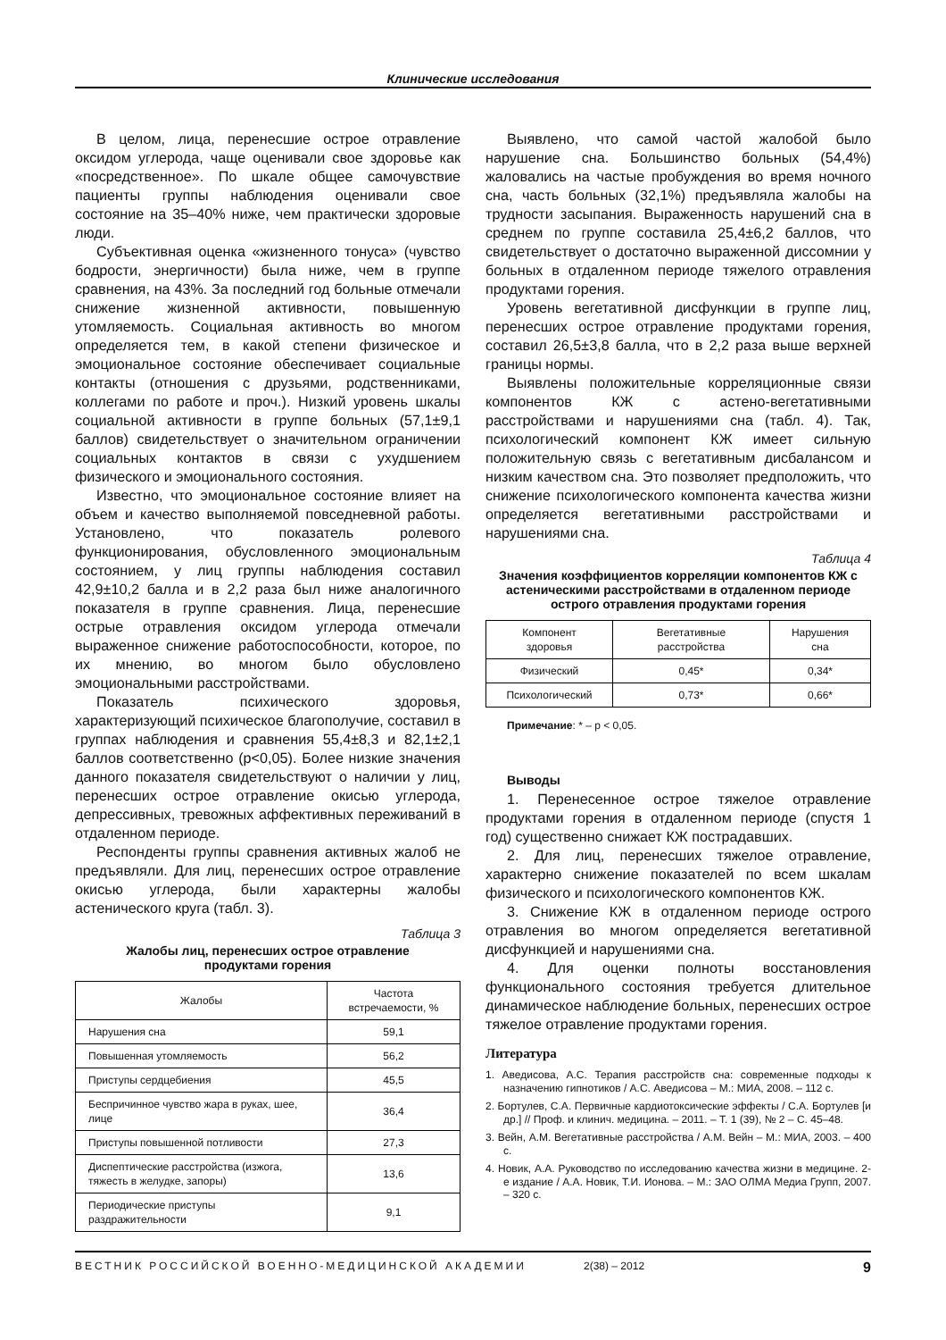Клинические исследования
В целом, лица, перенесшие острое отравление оксидом углерода, чаще оценивали свое здоровье как «посредственное». По шкале общее самочувствие пациенты группы наблюдения оценивали свое состояние на 35–40% ниже, чем практически здоровые люди.
Субъективная оценка «жизненного тонуса» (чувство бодрости, энергичности) была ниже, чем в группе сравнения, на 43%. За последний год больные отмечали снижение жизненной активности, повышенную утомляемость. Социальная активность во многом определяется тем, в какой степени физическое и эмоциональное состояние обеспечивает социальные контакты (отношения с друзьями, родственниками, коллегами по работе и проч.). Низкий уровень шкалы социальной активности в группе больных (57,1±9,1 баллов) свидетельствует о значительном ограничении социальных контактов в связи с ухудшением физического и эмоционального состояния.
Известно, что эмоциональное состояние влияет на объем и качество выполняемой повседневной работы. Установлено, что показатель ролевого функционирования, обусловленного эмоциональным состоянием, у лиц группы наблюдения составил 42,9±10,2 балла и в 2,2 раза был ниже аналогичного показателя в группе сравнения. Лица, перенесшие острые отравления оксидом углерода отмечали выраженное снижение работоспособности, которое, по их мнению, во многом было обусловлено эмоциональными расстройствами.
Показатель психического здоровья, характеризующий психическое благополучие, составил в группах наблюдения и сравнения 55,4±8,3 и 82,1±2,1 баллов соответственно (p<0,05). Более низкие значения данного показателя свидетельствуют о наличии у лиц, перенесших острое отравление окисью углерода, депрессивных, тревожных аффективных переживаний в отдаленном периоде.
Респонденты группы сравнения активных жалоб не предъявляли. Для лиц, перенесших острое отравление окисью углерода, были характерны жалобы астенического круга (табл. 3).
Таблица 3
Жалобы лиц, перенесших острое отравление
продуктами горения
| Жалобы | Частота встречаемости, % |
| --- | --- |
| Нарушения сна | 59,1 |
| Повышенная утомляемость | 56,2 |
| Приступы сердцебиения | 45,5 |
| Беспричинное чувство жара в руках, шее, лице | 36,4 |
| Приступы повышенной потливости | 27,3 |
| Диспептические расстройства (изжога, тяжесть в желудке, запоры) | 13,6 |
| Периодические приступы раздражительности | 9,1 |
Выявлено, что самой частой жалобой было нарушение сна. Большинство больных (54,4%) жаловались на частые пробуждения во время ночного сна, часть больных (32,1%) предъявляла жалобы на трудности засыпания. Выраженность нарушений сна в среднем по группе составила 25,4±6,2 баллов, что свидетельствует о достаточно выраженной диссомнии у больных в отдаленном периоде тяжелого отравления продуктами горения.
Уровень вегетативной дисфункции в группе лиц, перенесших острое отравление продуктами горения, составил 26,5±3,8 балла, что в 2,2 раза выше верхней границы нормы.
Выявлены положительные корреляционные связи компонентов КЖ с астено-вегетативными расстройствами и нарушениями сна (табл. 4). Так, психологический компонент КЖ имеет сильную положительную связь с вегетативным дисбалансом и низким качеством сна. Это позволяет предположить, что снижение психологического компонента качества жизни определяется вегетативными расстройствами и нарушениями сна.
Таблица 4
Значения коэффициентов корреляции компонентов КЖ с астеническими расстройствами в отдаленном периоде острого отравления продуктами горения
| Компонент здоровья | Вегетативные расстройства | Нарушения сна |
| --- | --- | --- |
| Физический | 0,45* | 0,34* |
| Психологический | 0,73* | 0,66* |
Примечание: * – p < 0,05.
Выводы
1. Перенесенное острое тяжелое отравление продуктами горения в отдаленном периоде (спустя 1 год) существенно снижает КЖ пострадавших.
2. Для лиц, перенесших тяжелое отравление, характерно снижение показателей по всем шкалам физического и психологического компонентов КЖ.
3. Снижение КЖ в отдаленном периоде острого отравления во многом определяется вегетативной дисфункцией и нарушениями сна.
4. Для оценки полноты восстановления функционального состояния требуется длительное динамическое наблюдение больных, перенесших острое тяжелое отравление продуктами горения.
Литература
1. Аведисова, А.С. Терапия расстройств сна: современные подходы к назначению гипнотиков / А.С. Аведисова – М.: МИА, 2008. – 112 с.
2. Бортулев, С.А. Первичные кардиотоксические эффекты / С.А. Бортулев [и др.] // Проф. и клинич. медицина. – 2011. – Т. 1 (39), № 2 – С. 45–48.
3. Вейн, А.М. Вегетативные расстройства / А.М. Вейн – М.: МИА, 2003. – 400 с.
4. Новик, А.А. Руководство по исследованию качества жизни в медицине. 2-е издание / А.А. Новик, Т.И. Ионова. – М.: ЗАО ОЛМА Медиа Групп, 2007. – 320 с.
ВЕСТНИК РОССИЙСКОЙ ВОЕННО-МЕДИЦИНСКОЙ АКАДЕМИИ 2(38) – 2012 9